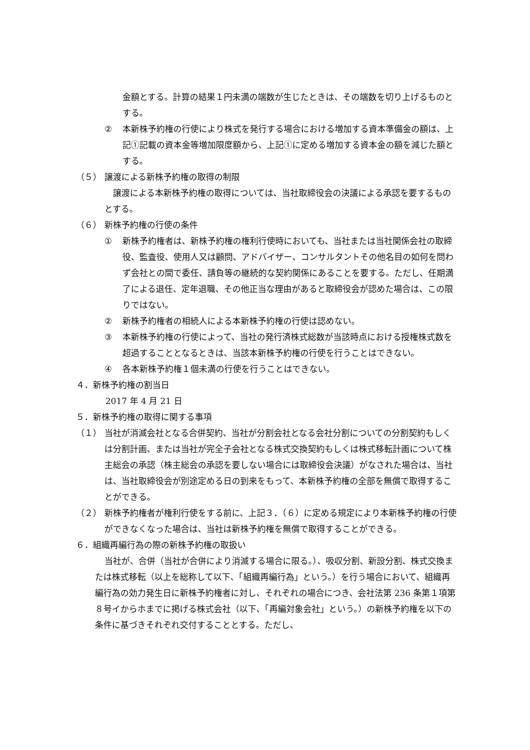金額とする。計算の結果１円未満の端数が生じたときは、その端数を切り上げるものとする。
② 本新株予約権の行使により株式を発行する場合における増加する資本準備金の額は、上記①記載の資本金等増加限度額から、上記①に定める増加する資本金の額を減じた額とする。
（５） 譲渡による新株予約権の取得の制限
譲渡による本新株予約権の取得については、当社取締役会の決議による承認を要するものとする。
（６） 新株予約権の行使の条件
① 新株予約権者は、新株予約権の権利行使時においても、当社または当社関係会社の取締役、監査役、使用人又は顧問、アドバイザー、コンサルタントその他名目の如何を問わず会社との間で委任、請負等の継続的な契約関係にあることを要する。ただし、任期満了による退任、定年退職、その他正当な理由があると取締役会が認めた場合は、この限りではない。
② 新株予約権者の相続人による本新株予約権の行使は認めない。
③ 本新株予約権の行使によって、当社の発行済株式総数が当該時点における授権株式数を超過することとなるときは、当該本新株予約権の行使を行うことはできない。
④ 各本新株予約権１個未満の行使を行うことはできない。
４．新株予約権の割当日
2017 年 4 月 21 日
５．新株予約権の取得に関する事項
（１） 当社が消滅会社となる合併契約、当社が分割会社となる会社分割についての分割契約もしくは分割計画、または当社が完全子会社となる株式交換契約もしくは株式移転計画について株主総会の承認（株主総会の承認を要しない場合には取締役会決議）がなされた場合は、当社は、当社取締役会が別途定める日の到来をもって、本新株予約権の全部を無償で取得することができる。
（２） 新株予約権者が権利行使をする前に、上記３．（６）に定める規定により本新株予約権の行使ができなくなった場合は、当社は新株予約権を無償で取得することができる。
６．組織再編行為の際の新株予約権の取扱い
当社が、合併（当社が合併により消滅する場合に限る。）、吸収分割、新設分割、株式交換または株式移転（以上を総称して以下、「組織再編行為」という。）を行う場合において、組織再編行為の効力発生日に新株予約権者に対し、それぞれの場合につき、会社法第 236 条第１項第８号イからホまでに掲げる株式会社（以下、「再編対象会社」という。）の新株予約権を以下の条件に基づきそれぞれ交付することとする。ただし、